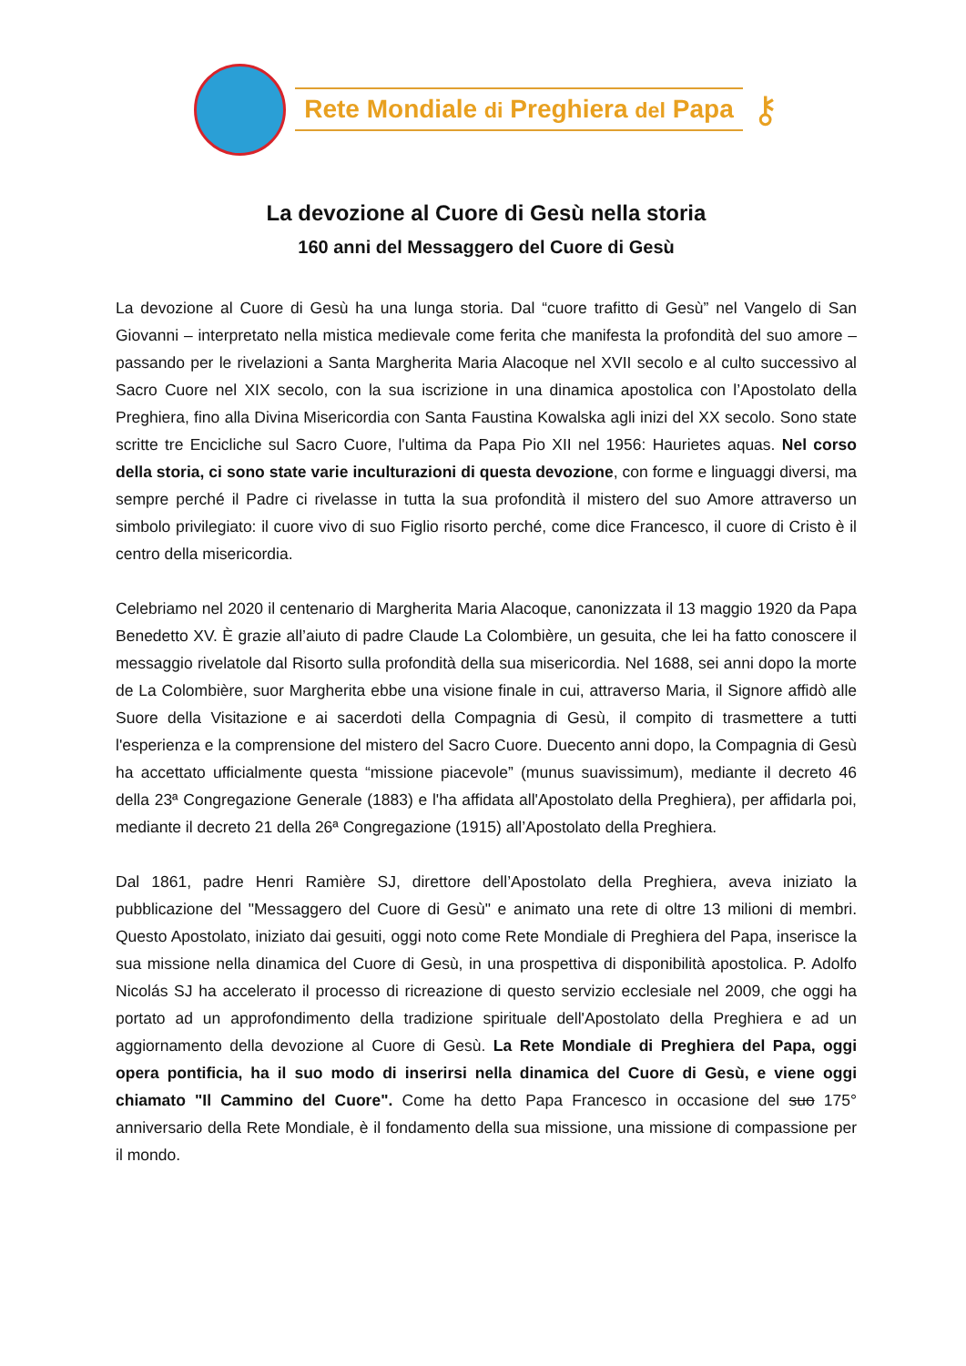Rete Mondiale di Preghiera del Papa
⚷
La devozione al Cuore di Gesù nella storia
160 anni del Messaggero del Cuore di Gesù
La devozione al Cuore di Gesù ha una lunga storia. Dal “cuore trafitto di Gesù” nel Vangelo di San Giovanni – interpretato nella mistica medievale come ferita che manifesta la profondità del suo amore – passando per le rivelazioni a Santa Margherita Maria Alacoque nel XVII secolo e al culto successivo al Sacro Cuore nel XIX secolo, con la sua iscrizione in una dinamica apostolica con l’Apostolato della Preghiera, fino alla Divina Misericordia con Santa Faustina Kowalska agli inizi del XX secolo. Sono state scritte tre Encicliche sul Sacro Cuore, l'ultima da Papa Pio XII nel 1956: Haurietes aquas. Nel corso della storia, ci sono state varie inculturazioni di questa devozione, con forme e linguaggi diversi, ma sempre perché il Padre ci rivelasse in tutta la sua profondità il mistero del suo Amore attraverso un simbolo privilegiato: il cuore vivo di suo Figlio risorto perché, come dice Francesco, il cuore di Cristo è il centro della misericordia.
Celebriamo nel 2020 il centenario di Margherita Maria Alacoque, canonizzata il 13 maggio 1920 da Papa Benedetto XV. È grazie all’aiuto di padre Claude La Colombière, un gesuita, che lei ha fatto conoscere il messaggio rivelatole dal Risorto sulla profondità della sua misericordia. Nel 1688, sei anni dopo la morte de La Colombière, suor Margherita ebbe una visione finale in cui, attraverso Maria, il Signore affidò alle Suore della Visitazione e ai sacerdoti della Compagnia di Gesù, il compito di trasmettere a tutti l'esperienza e la comprensione del mistero del Sacro Cuore. Duecento anni dopo, la Compagnia di Gesù ha accettato ufficialmente questa “missione piacevole” (munus suavissimum), mediante il decreto 46 della 23ª Congregazione Generale (1883) e l'ha affidata all'Apostolato della Preghiera), per affidarla poi, mediante il decreto 21 della 26ª Congregazione (1915) all’Apostolato della Preghiera.
Dal 1861, padre Henri Ramière SJ, direttore dell’Apostolato della Preghiera, aveva iniziato la pubblicazione del "Messaggero del Cuore di Gesù" e animato una rete di oltre 13 milioni di membri. Questo Apostolato, iniziato dai gesuiti, oggi noto come Rete Mondiale di Preghiera del Papa, inserisce la sua missione nella dinamica del Cuore di Gesù, in una prospettiva di disponibilità apostolica. P. Adolfo Nicolás SJ ha accelerato il processo di ricreazione di questo servizio ecclesiale nel 2009, che oggi ha portato ad un approfondimento della tradizione spirituale dell'Apostolato della Preghiera e ad un aggiornamento della devozione al Cuore di Gesù. La Rete Mondiale di Preghiera del Papa, oggi opera pontificia, ha il suo modo di inserirsi nella dinamica del Cuore di Gesù, e viene oggi chiamato "Il Cammino del Cuore". Come ha detto Papa Francesco in occasione del suo 175° anniversario della Rete Mondiale, è il fondamento della sua missione, una missione di compassione per il mondo.